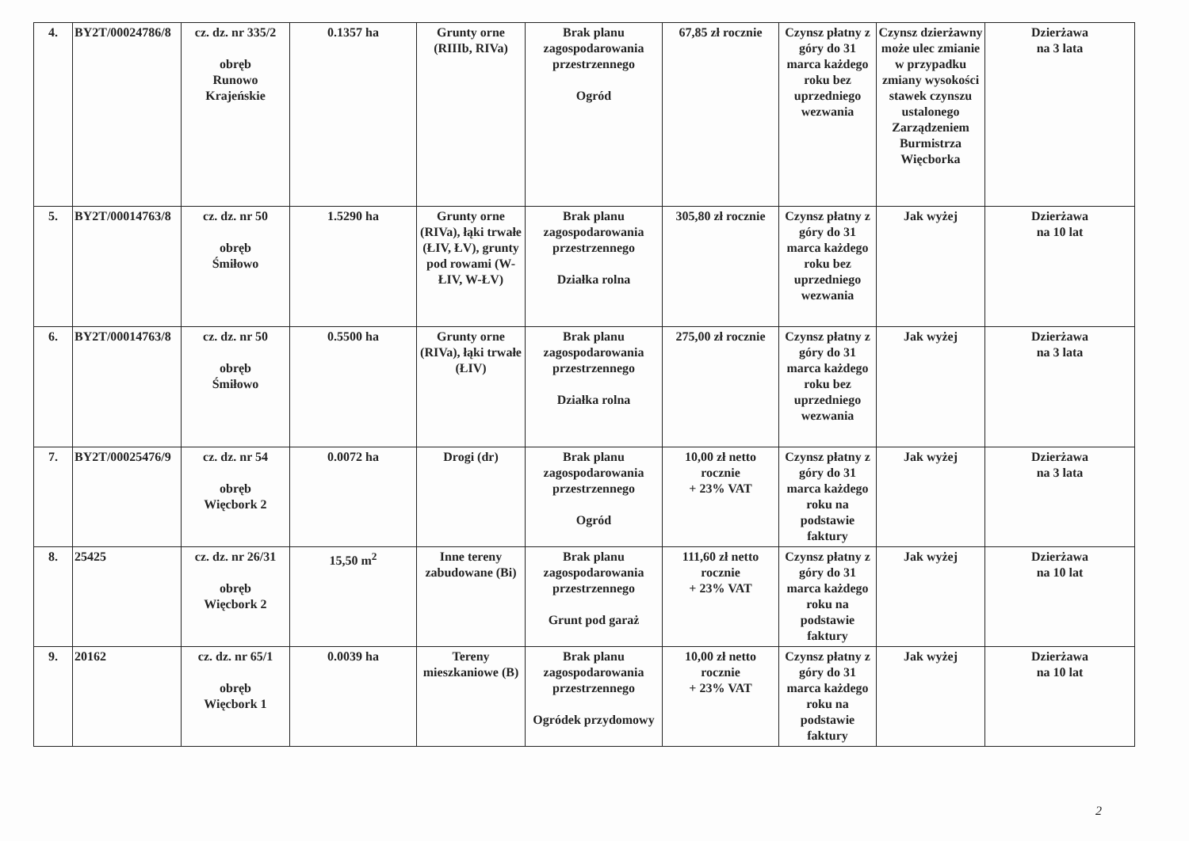| 4. | BY2T/00024786/8 | cz. dz. nr 335/2 obręb Runowo Krajeńskie | 0.1357 ha | Grunty orne (RIIIb, RIVa) | Brak planu zagospodarowania przestrzennego Ogród | 67,85 zł rocznie | Czynsz płatny z góry do 31 marca każdego roku bez uprzedniego wezwania | Czynsz dzierżawny może ulec zmianie w przypadku zmiany wysokości stawek czynszu ustalonego Zarządzeniem Burmistrza Więcborka | Dzierżawa na 3 lata |
| 5. | BY2T/00014763/8 | cz. dz. nr 50 obręb Śmiłowo | 1.5290 ha | Grunty orne (RIVa), łąki trwałe (ŁIV, ŁV), grunty pod rowami (W-ŁIV, W-ŁV) | Brak planu zagospodarowania przestrzennego Działka rolna | 305,80 zł rocznie | Czynsz płatny z góry do 31 marca każdego roku bez uprzedniego wezwania | Jak wyżej | Dzierżawa na 10 lat |
| 6. | BY2T/00014763/8 | cz. dz. nr 50 obręb Śmiłowo | 0.5500 ha | Grunty orne (RIVa), łąki trwałe (ŁIV) | Brak planu zagospodarowania przestrzennego Działka rolna | 275,00 zł rocznie | Czynsz płatny z góry do 31 marca każdego roku bez uprzedniego wezwania | Jak wyżej | Dzierżawa na 3 lata |
| 7. | BY2T/00025476/9 | cz. dz. nr 54 obręb Więcbork 2 | 0.0072 ha | Drogi (dr) | Brak planu zagospodarowania przestrzennego Ogród | 10,00 zł netto rocznie + 23% VAT | Czynsz płatny z góry do 31 marca każdego roku na podstawie faktury | Jak wyżej | Dzierżawa na 3 lata |
| 8. | 25425 | cz. dz. nr 26/31 obręb Więcbork 2 | 15,50 m<sup>2</sup> | Inne tereny zabudowane (Bi) | Brak planu zagospodarowania przestrzennego Grunt pod garaż | 111,60 zł netto rocznie + 23% VAT | Czynsz płatny z góry do 31 marca każdego roku na podstawie faktury | Jak wyżej | Dzierżawa na 10 lat |
| 9. | 20162 | cz. dz. nr 65/1 obręb Więcbork 1 | 0.0039 ha | Tereny mieszkaniowe (B) | Brak planu zagospodarowania przestrzennego Ogródek przydomowy | 10,00 zł netto rocznie + 23% VAT | Czynsz płatny z góry do 31 marca każdego roku na podstawie faktury | Jak wyżej | Dzierżawa na 10 lat |
2